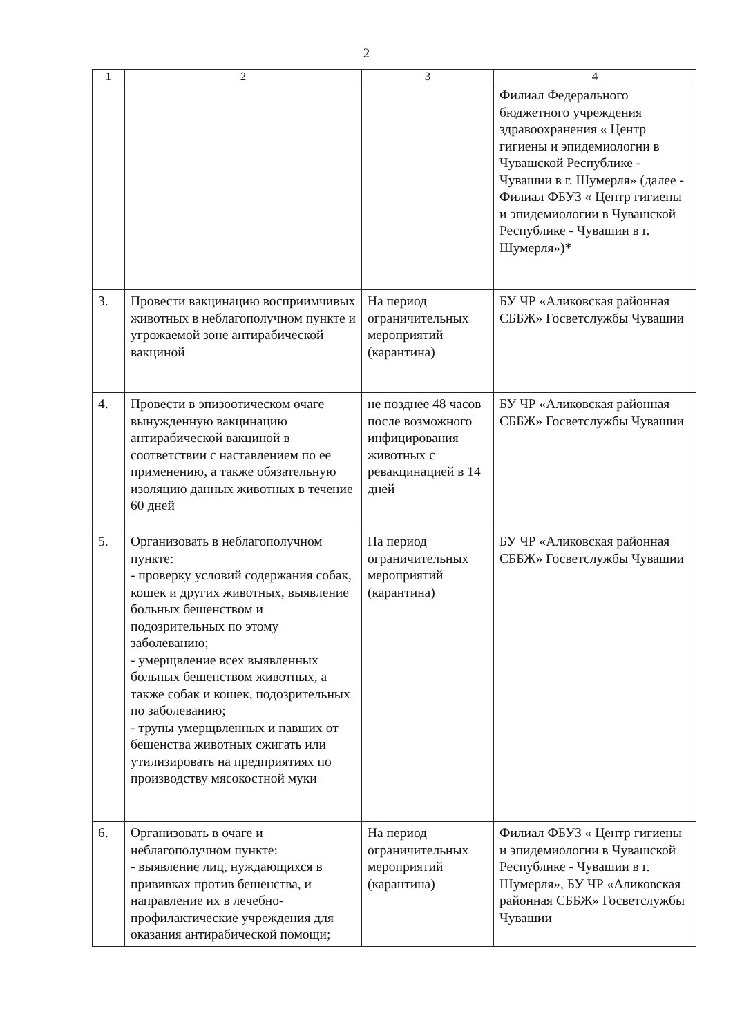2
| 1 | 2 | 3 | 4 |
| --- | --- | --- | --- |
| | | | Филиал Федерального бюджетного учреждения здравоохранения « Центр гигиены и эпидемиологии в Чувашской Республике - Чувашии в г. Шумерля» (далее - Филиал ФБУЗ « Центр гигиены и эпидемиологии в Чувашской Республике - Чувашии в г. Шумерля»)* |
| 3. | Провести вакцинацию восприимчивых животных в неблагополучном пункте и угрожаемой зоне антирабической вакциной | На период ограничительных мероприятий (карантина) | БУ ЧР «Аликовская районная СББЖ» Госветслужбы Чувашии |
| 4. | Провести в эпизоотическом очаге вынужденную вакцинацию антирабической вакциной в соответствии с наставлением по ее применению, а также обязательную изоляцию данных животных в течение 60 дней | не позднее 48 часов после возможного инфицирования животных с ревакцинацией в 14 дней | БУ ЧР «Аликовская районная СББЖ» Госветслужбы Чувашии |
| 5. | Организовать в неблагополучном пункте: - проверку условий содержания собак, кошек и других животных, выявление больных бешенством и подозрительных по этому заболеванию; - умерщвление всех выявленных больных бешенством животных, а также собак и кошек, подозрительных по заболеванию; - трупы умерщвленных и павших от бешенства животных сжигать или утилизировать на предприятиях по производству мясокостной муки | На период ограничительных мероприятий (карантина) | БУ ЧР «Аликовская районная СББЖ» Госветслужбы Чувашии |
| 6. | Организовать в очаге и неблагополучном пункте: - выявление лиц, нуждающихся в прививках против бешенства, и направление их в лечебно-профилактические учреждения для оказания антирабической помощи; | На период ограничительных мероприятий (карантина) | Филиал ФБУЗ « Центр гигиены и эпидемиологии в Чувашской Республике - Чувашии в г. Шумерля», БУ ЧР «Аликовская районная СББЖ» Госветслужбы Чувашии |